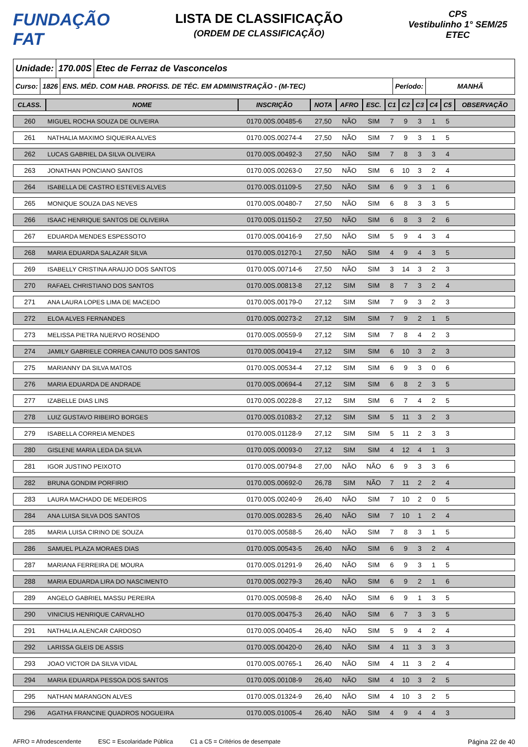FUNDAÇÃO FAT
LISTA DE CLASSIFICAÇÃO
(ORDEM DE CLASSIFICAÇÃO)
CPS
Vestibulinho 1° SEM/25
ETEC
Unidade: 170.00S Etec de Ferraz de Vasconcelos
Curso: 1826 ENS. MÉD. COM HAB. PROFISS. DE TÉC. EM ADMINISTRAÇÃO - (M-TEC) Período: MANHÃ
| CLASS. | NOME | INSCRIÇÃO | NOTA | AFRO | ESC. | C1 | C2 | C3 | C4 | C5 | OBSERVAÇÃO |
| --- | --- | --- | --- | --- | --- | --- | --- | --- | --- | --- | --- |
| 260 | MIGUEL ROCHA SOUZA DE OLIVEIRA | 0170.00S.00485-6 | 27,50 | NÃO | SIM | 7 | 9 | 3 | 1 | 5 | |
| 261 | NATHALIA MAXIMO SIQUEIRA ALVES | 0170.00S.00274-4 | 27,50 | NÃO | SIM | 7 | 9 | 3 | 1 | 5 | |
| 262 | LUCAS GABRIEL DA SILVA OLIVEIRA | 0170.00S.00492-3 | 27,50 | NÃO | SIM | 7 | 8 | 3 | 3 | 4 | |
| 263 | JONATHAN PONCIANO SANTOS | 0170.00S.00263-0 | 27,50 | NÃO | SIM | 6 | 10 | 3 | 2 | 4 | |
| 264 | ISABELLA DE CASTRO ESTEVES ALVES | 0170.00S.01109-5 | 27,50 | NÃO | SIM | 6 | 9 | 3 | 1 | 6 | |
| 265 | MONIQUE SOUZA DAS NEVES | 0170.00S.00480-7 | 27,50 | NÃO | SIM | 6 | 8 | 3 | 3 | 5 | |
| 266 | ISAAC HENRIQUE SANTOS DE OLIVEIRA | 0170.00S.01150-2 | 27,50 | NÃO | SIM | 6 | 8 | 3 | 2 | 6 | |
| 267 | EDUARDA MENDES ESPESSOTO | 0170.00S.00416-9 | 27,50 | NÃO | SIM | 5 | 9 | 4 | 3 | 4 | |
| 268 | MARIA EDUARDA SALAZAR SILVA | 0170.00S.01270-1 | 27,50 | NÃO | SIM | 4 | 9 | 4 | 3 | 5 | |
| 269 | ISABELLY CRISTINA ARAUJO DOS SANTOS | 0170.00S.00714-6 | 27,50 | NÃO | SIM | 3 | 14 | 3 | 2 | 3 | |
| 270 | RAFAEL CHRISTIANO DOS SANTOS | 0170.00S.00813-8 | 27,12 | SIM | SIM | 8 | 7 | 3 | 2 | 4 | |
| 271 | ANA LAURA LOPES LIMA DE MACEDO | 0170.00S.00179-0 | 27,12 | SIM | SIM | 7 | 9 | 3 | 2 | 3 | |
| 272 | ELOA ALVES FERNANDES | 0170.00S.00273-2 | 27,12 | SIM | SIM | 7 | 9 | 2 | 1 | 5 | |
| 273 | MELISSA PIETRA NUERVO ROSENDO | 0170.00S.00559-9 | 27,12 | SIM | SIM | 7 | 8 | 4 | 2 | 3 | |
| 274 | JAMILY GABRIELE CORREA CANUTO DOS SANTOS | 0170.00S.00419-4 | 27,12 | SIM | SIM | 6 | 10 | 3 | 2 | 3 | |
| 275 | MARIANNY DA SILVA MATOS | 0170.00S.00534-4 | 27,12 | SIM | SIM | 6 | 9 | 3 | 0 | 6 | |
| 276 | MARIA EDUARDA DE ANDRADE | 0170.00S.00694-4 | 27,12 | SIM | SIM | 6 | 8 | 2 | 3 | 5 | |
| 277 | IZABELLE DIAS LINS | 0170.00S.00228-8 | 27,12 | SIM | SIM | 6 | 7 | 4 | 2 | 5 | |
| 278 | LUIZ GUSTAVO RIBEIRO BORGES | 0170.00S.01083-2 | 27,12 | SIM | SIM | 5 | 11 | 3 | 2 | 3 | |
| 279 | ISABELLA CORREIA MENDES | 0170.00S.01128-9 | 27,12 | SIM | SIM | 5 | 11 | 2 | 3 | 3 | |
| 280 | GISLENE MARIA LEDA DA SILVA | 0170.00S.00093-0 | 27,12 | SIM | SIM | 4 | 12 | 4 | 1 | 3 | |
| 281 | IGOR JUSTINO PEIXOTO | 0170.00S.00794-8 | 27,00 | NÃO | NÃO | 6 | 9 | 3 | 3 | 6 | |
| 282 | BRUNA GONDIM PORFIRIO | 0170.00S.00692-0 | 26,78 | SIM | NÃO | 7 | 11 | 2 | 2 | 4 | |
| 283 | LAURA MACHADO DE MEDEIROS | 0170.00S.00240-9 | 26,40 | NÃO | SIM | 7 | 10 | 2 | 0 | 5 | |
| 284 | ANA LUISA SILVA DOS SANTOS | 0170.00S.00283-5 | 26,40 | NÃO | SIM | 7 | 10 | 1 | 2 | 4 | |
| 285 | MARIA LUISA CIRINO DE SOUZA | 0170.00S.00588-5 | 26,40 | NÃO | SIM | 7 | 8 | 3 | 1 | 5 | |
| 286 | SAMUEL PLAZA MORAES DIAS | 0170.00S.00543-5 | 26,40 | NÃO | SIM | 6 | 9 | 3 | 2 | 4 | |
| 287 | MARIANA FERREIRA DE MOURA | 0170.00S.01291-9 | 26,40 | NÃO | SIM | 6 | 9 | 3 | 1 | 5 | |
| 288 | MARIA EDUARDA LIRA DO NASCIMENTO | 0170.00S.00279-3 | 26,40 | NÃO | SIM | 6 | 9 | 2 | 1 | 6 | |
| 289 | ANGELO GABRIEL MASSU PEREIRA | 0170.00S.00598-8 | 26,40 | NÃO | SIM | 6 | 9 | 1 | 3 | 5 | |
| 290 | VINICIUS HENRIQUE CARVALHO | 0170.00S.00475-3 | 26,40 | NÃO | SIM | 6 | 7 | 3 | 3 | 5 | |
| 291 | NATHALIA ALENCAR CARDOSO | 0170.00S.00405-4 | 26,40 | NÃO | SIM | 5 | 9 | 4 | 2 | 4 | |
| 292 | LARISSA GLEIS DE ASSIS | 0170.00S.00420-0 | 26,40 | NÃO | SIM | 4 | 11 | 3 | 3 | 3 | |
| 293 | JOAO VICTOR DA SILVA VIDAL | 0170.00S.00765-1 | 26,40 | NÃO | SIM | 4 | 11 | 3 | 2 | 4 | |
| 294 | MARIA EDUARDA PESSOA DOS SANTOS | 0170.00S.00108-9 | 26,40 | NÃO | SIM | 4 | 10 | 3 | 2 | 5 | |
| 295 | NATHAN MARANGON ALVES | 0170.00S.01324-9 | 26,40 | NÃO | SIM | 4 | 10 | 3 | 2 | 5 | |
| 296 | AGATHA FRANCINE QUADROS NOGUEIRA | 0170.00S.01005-4 | 26,40 | NÃO | SIM | 4 | 9 | 4 | 4 | 3 | |
AFRO = Afrodescendente ESC = Escolaridade Pública C1 a C5 = Critérios de desempate Página 22 de 40